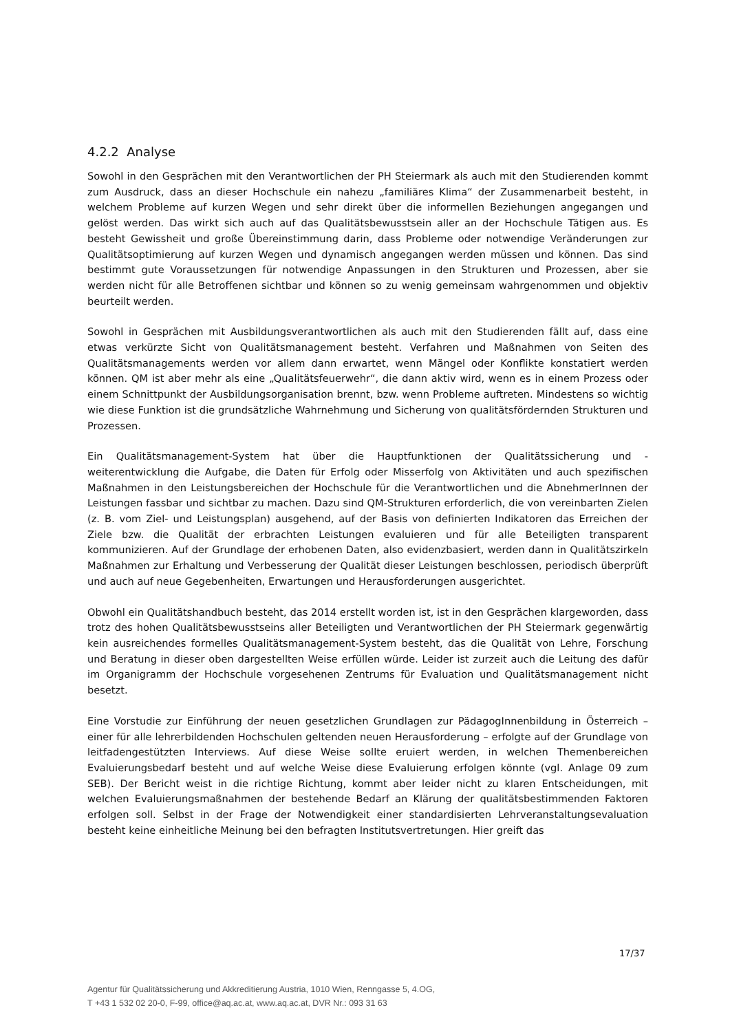4.2.2 Analyse
Sowohl in den Gesprächen mit den Verantwortlichen der PH Steiermark als auch mit den Studierenden kommt zum Ausdruck, dass an dieser Hochschule ein nahezu „familiäres Klima“ der Zusammenarbeit besteht, in welchem Probleme auf kurzen Wegen und sehr direkt über die informellen Beziehungen angegangen und gelöst werden. Das wirkt sich auch auf das Qualitätsbewusstsein aller an der Hochschule Tätigen aus. Es besteht Gewissheit und große Übereinstimmung darin, dass Probleme oder notwendige Veränderungen zur Qualitätsoptimierung auf kurzen Wegen und dynamisch angegangen werden müssen und können. Das sind bestimmt gute Voraussetzungen für notwendige Anpassungen in den Strukturen und Prozessen, aber sie werden nicht für alle Betroffenen sichtbar und können so zu wenig gemeinsam wahrgenommen und objektiv beurteilt werden.
Sowohl in Gesprächen mit Ausbildungsverantwortlichen als auch mit den Studierenden fällt auf, dass eine etwas verkürzte Sicht von Qualitätsmanagement besteht. Verfahren und Maßnahmen von Seiten des Qualitätsmanagements werden vor allem dann erwartet, wenn Mängel oder Konflikte konstatiert werden können. QM ist aber mehr als eine „Qualitätsfeuerwehr“, die dann aktiv wird, wenn es in einem Prozess oder einem Schnittpunkt der Ausbildungsorganisation brennt, bzw. wenn Probleme auftreten. Mindestens so wichtig wie diese Funktion ist die grundsätzliche Wahrnehmung und Sicherung von qualitätsfördernden Strukturen und Prozessen.
Ein Qualitätsmanagement-System hat über die Hauptfunktionen der Qualitätssicherung und -weiterentwicklung die Aufgabe, die Daten für Erfolg oder Misserfolg von Aktivitäten und auch spezifischen Maßnahmen in den Leistungsbereichen der Hochschule für die Verantwortlichen und die AbnehmerInnen der Leistungen fassbar und sichtbar zu machen. Dazu sind QM-Strukturen erforderlich, die von vereinbarten Zielen (z. B. vom Ziel- und Leistungsplan) ausgehend, auf der Basis von definierten Indikatoren das Erreichen der Ziele bzw. die Qualität der erbrachten Leistungen evaluieren und für alle Beteiligten transparent kommunizieren. Auf der Grundlage der erhobenen Daten, also evidenzbasiert, werden dann in Qualitätszirkeln Maßnahmen zur Erhaltung und Verbesserung der Qualität dieser Leistungen beschlossen, periodisch überprüft und auch auf neue Gegebenheiten, Erwartungen und Herausforderungen ausgerichtet.
Obwohl ein Qualitätshandbuch besteht, das 2014 erstellt worden ist, ist in den Gesprächen klargeworden, dass trotz des hohen Qualitätsbewusstseins aller Beteiligten und Verantwortlichen der PH Steiermark gegenwärtig kein ausreichendes formelles Qualitätsmanagement-System besteht, das die Qualität von Lehre, Forschung und Beratung in dieser oben dargestellten Weise erfüllen würde. Leider ist zurzeit auch die Leitung des dafür im Organigramm der Hochschule vorgesehenen Zentrums für Evaluation und Qualitätsmanagement nicht besetzt.
Eine Vorstudie zur Einführung der neuen gesetzlichen Grundlagen zur PädagogInnenbildung in Österreich – einer für alle lehrerbildenden Hochschulen geltenden neuen Herausforderung – erfolgte auf der Grundlage von leitfadengestützten Interviews. Auf diese Weise sollte eruiert werden, in welchen Themenbereichen Evaluierungsbedarf besteht und auf welche Weise diese Evaluierung erfolgen könnte (vgl. Anlage 09 zum SEB). Der Bericht weist in die richtige Richtung, kommt aber leider nicht zu klaren Entscheidungen, mit welchen Evaluierungsmaßnahmen der bestehende Bedarf an Klärung der qualitätsbestimmenden Faktoren erfolgen soll. Selbst in der Frage der Notwendigkeit einer standardisierten Lehrveranstaltungsevaluation besteht keine einheitliche Meinung bei den befragten Institutsvertretungen. Hier greift das
17/37
Agentur für Qualitätssicherung und Akkreditierung Austria, 1010 Wien, Renngasse 5, 4.OG,
T +43 1 532 02 20-0, F-99, office@aq.ac.at, www.aq.ac.at, DVR Nr.: 093 31 63